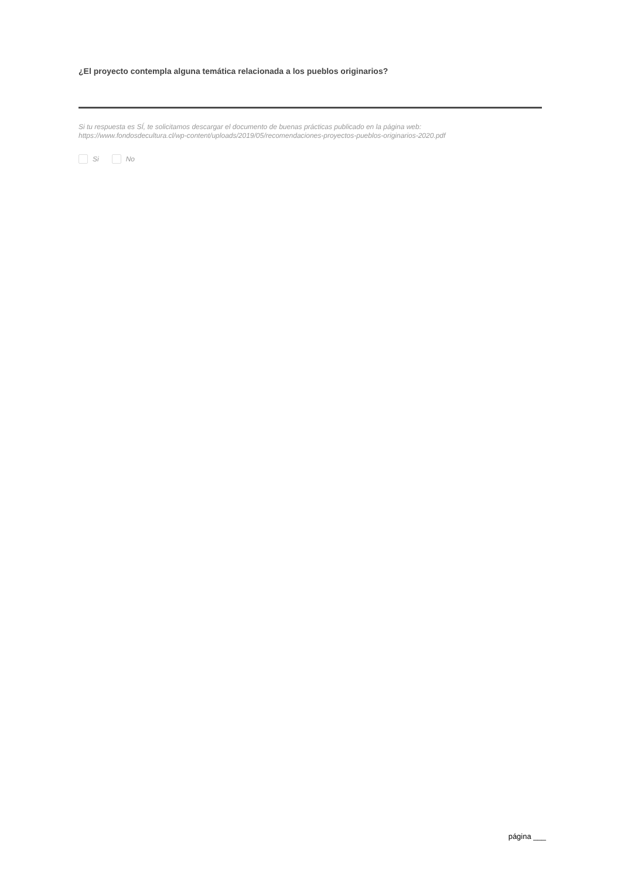¿El proyecto contempla alguna temática relacionada a los pueblos originarios?
Si tu respuesta es SÍ, te solicitamos descargar el documento de buenas prácticas publicado en la página web:
https://www.fondosdecultura.cl/wp-content/uploads/2019/05/recomendaciones-proyectos-pueblos-originarios-2020.pdf
Si No
página ___